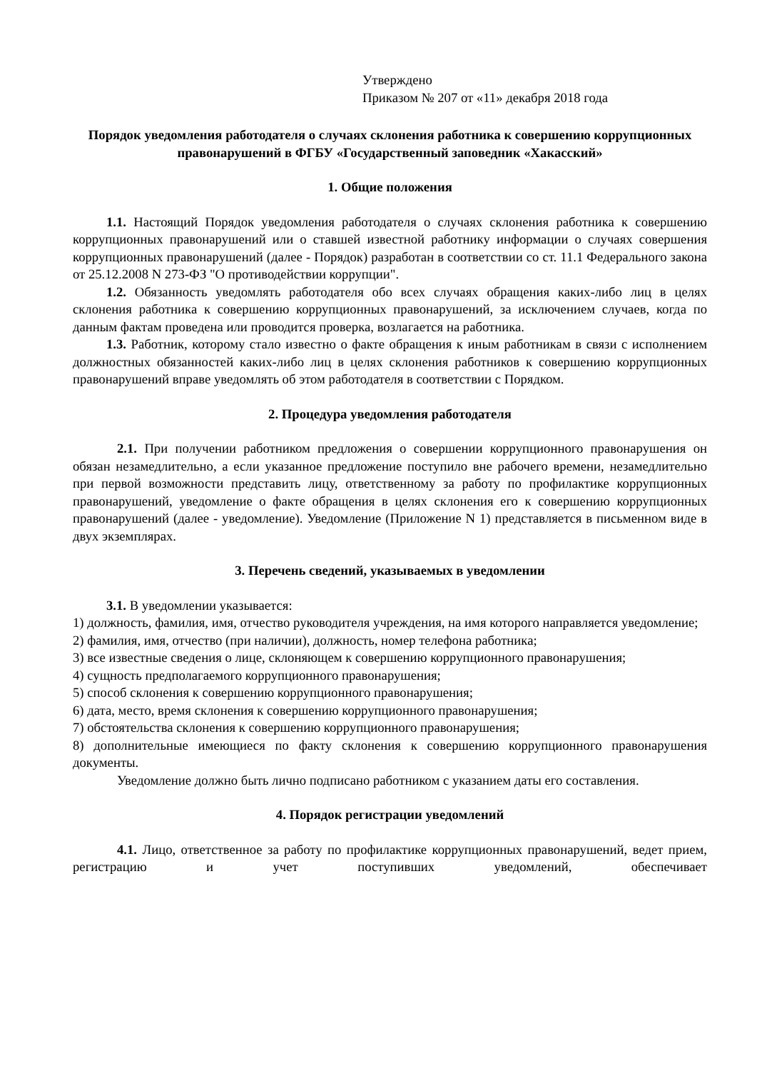Утверждено
Приказом № 207 от «11» декабря 2018 года
Порядок уведомления работодателя о случаях склонения работника к совершению коррупционных правонарушений в ФГБУ «Государственный заповедник «Хакасский»
1. Общие положения
1.1. Настоящий Порядок уведомления работодателя о случаях склонения работника к совершению коррупционных правонарушений или о ставшей известной работнику информации о случаях совершения коррупционных правонарушений (далее - Порядок) разработан в соответствии со ст. 11.1 Федерального закона от 25.12.2008 N 273-ФЗ "О противодействии коррупции".
1.2. Обязанность уведомлять работодателя обо всех случаях обращения каких-либо лиц в целях склонения работника к совершению коррупционных правонарушений, за исключением случаев, когда по данным фактам проведена или проводится проверка, возлагается на работника.
1.3. Работник, которому стало известно о факте обращения к иным работникам в связи с исполнением должностных обязанностей каких-либо лиц в целях склонения работников к совершению коррупционных правонарушений вправе уведомлять об этом работодателя в соответствии с Порядком.
2. Процедура уведомления работодателя
2.1. При получении работником предложения о совершении коррупционного правонарушения он обязан незамедлительно, а если указанное предложение поступило вне рабочего времени, незамедлительно при первой возможности представить лицу, ответственному за работу по профилактике коррупционных правонарушений, уведомление о факте обращения в целях склонения его к совершению коррупционных правонарушений (далее - уведомление). Уведомление (Приложение N 1) представляется в письменном виде в двух экземплярах.
3. Перечень сведений, указываемых в уведомлении
3.1. В уведомлении указывается:
1) должность, фамилия, имя, отчество руководителя учреждения, на имя которого направляется уведомление;
2) фамилия, имя, отчество (при наличии), должность, номер телефона работника;
3) все известные сведения о лице, склоняющем к совершению коррупционного правонарушения;
4) сущность предполагаемого коррупционного правонарушения;
5) способ склонения к совершению коррупционного правонарушения;
6) дата, место, время склонения к совершению коррупционного правонарушения;
7) обстоятельства склонения к совершению коррупционного правонарушения;
8) дополнительные имеющиеся по факту склонения к совершению коррупционного правонарушения документы.
Уведомление должно быть лично подписано работником с указанием даты его составления.
4. Порядок регистрации уведомлений
4.1. Лицо, ответственное за работу по профилактике коррупционных правонарушений, ведет прием, регистрацию и учет поступивших уведомлений, обеспечивает